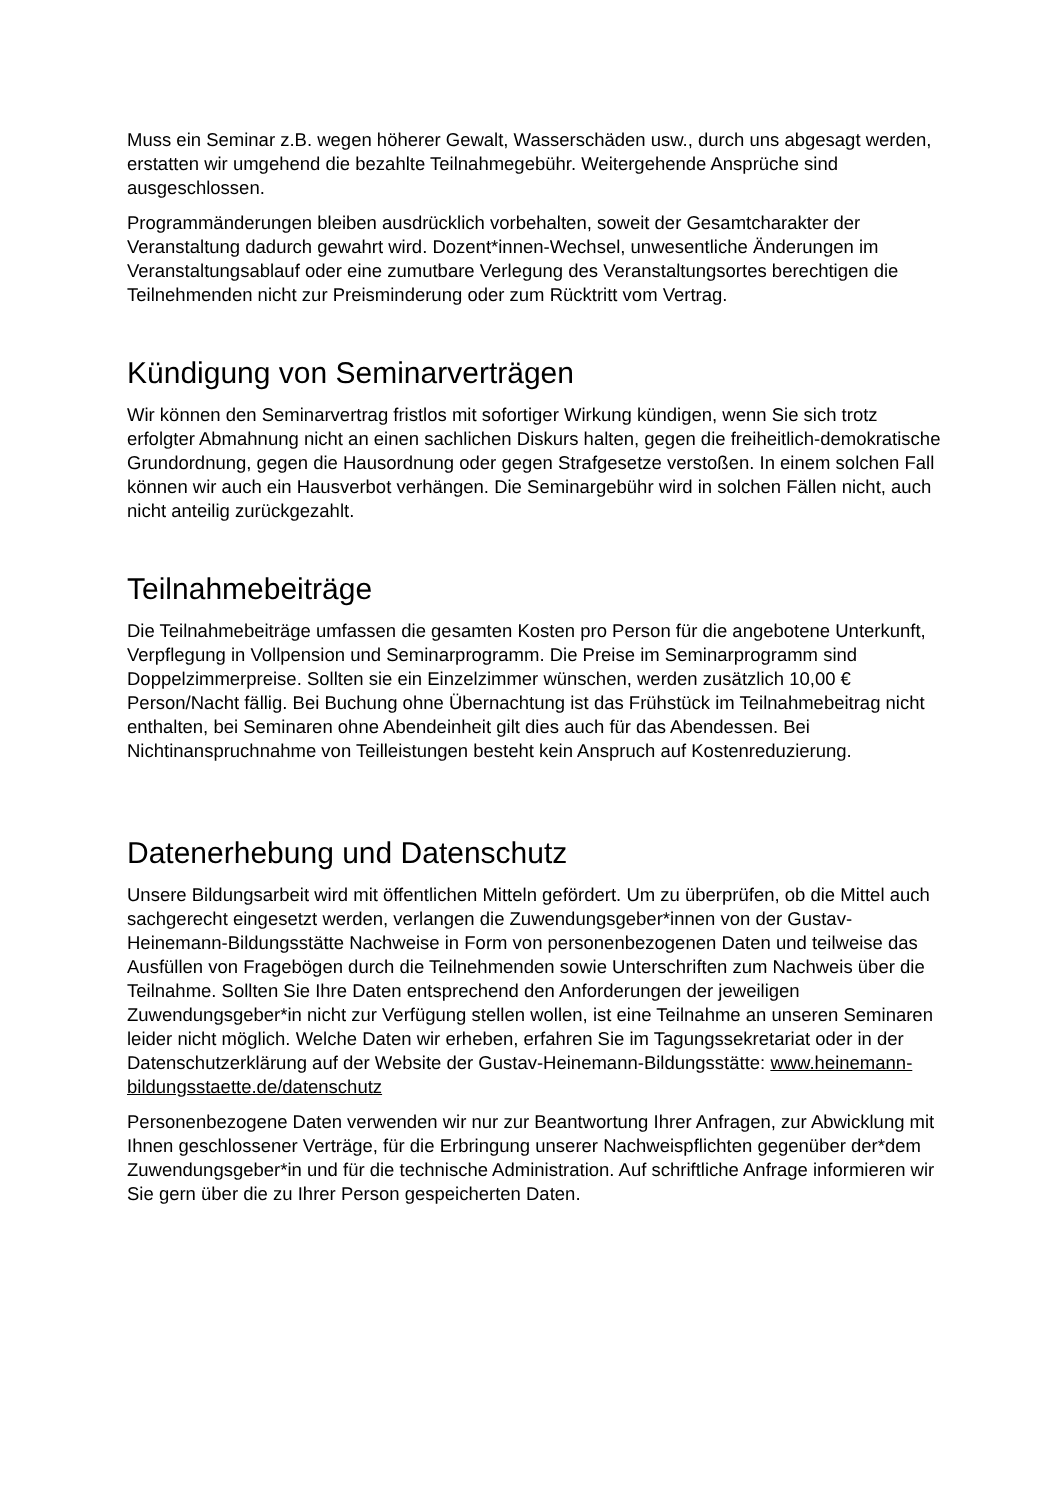Muss ein Seminar z.B. wegen höherer Gewalt, Wasserschäden usw., durch uns abgesagt werden, erstatten wir umgehend die bezahlte Teilnahmegebühr. Weitergehende Ansprüche sind ausgeschlossen.
Programmänderungen bleiben ausdrücklich vorbehalten, soweit der Gesamtcharakter der Veranstaltung dadurch gewahrt wird. Dozent*innen-Wechsel, unwesentliche Änderungen im Veranstaltungsablauf oder eine zumutbare Verlegung des Veranstaltungsortes berechtigen die Teilnehmenden nicht zur Preisminderung oder zum Rücktritt vom Vertrag.
Kündigung von Seminarverträgen
Wir können den Seminarvertrag fristlos mit sofortiger Wirkung kündigen, wenn Sie sich trotz erfolgter Abmahnung nicht an einen sachlichen Diskurs halten, gegen die freiheitlich-demokratische Grundordnung, gegen die Hausordnung oder gegen Strafgesetze verstoßen. In einem solchen Fall können wir auch ein Hausverbot verhängen. Die Seminargebühr wird in solchen Fällen nicht, auch nicht anteilig zurückgezahlt.
Teilnahmebeiträge
Die Teilnahmebeiträge umfassen die gesamten Kosten pro Person für die angebotene Unterkunft, Verpflegung in Vollpension und Seminarprogramm. Die Preise im Seminarprogramm sind Doppelzimmerpreise. Sollten sie ein Einzelzimmer wünschen, werden zusätzlich 10,00 € Person/Nacht fällig. Bei Buchung ohne Übernachtung ist das Frühstück im Teilnahmebeitrag nicht enthalten, bei Seminaren ohne Abendeinheit gilt dies auch für das Abendessen. Bei Nichtinanspruchnahme von Teilleistungen besteht kein Anspruch auf Kostenreduzierung.
Datenerhebung und Datenschutz
Unsere Bildungsarbeit wird mit öffentlichen Mitteln gefördert. Um zu überprüfen, ob die Mittel auch sachgerecht eingesetzt werden, verlangen die Zuwendungsgeber*innen von der Gustav-Heinemann-Bildungsstätte Nachweise in Form von personenbezogenen Daten und teilweise das Ausfüllen von Fragebögen durch die Teilnehmenden sowie Unterschriften zum Nachweis über die Teilnahme. Sollten Sie Ihre Daten entsprechend den Anforderungen der jeweiligen Zuwendungsgeber*in nicht zur Verfügung stellen wollen, ist eine Teilnahme an unseren Seminaren leider nicht möglich. Welche Daten wir erheben, erfahren Sie im Tagungssekretariat oder in der Datenschutzerklärung auf der Website der Gustav-Heinemann-Bildungsstätte: www.heinemann-bildungsstaette.de/datenschutz
Personenbezogene Daten verwenden wir nur zur Beantwortung Ihrer Anfragen, zur Abwicklung mit Ihnen geschlossener Verträge, für die Erbringung unserer Nachweispflichten gegenüber der*dem Zuwendungsgeber*in und für die technische Administration. Auf schriftliche Anfrage informieren wir Sie gern über die zu Ihrer Person gespeicherten Daten.